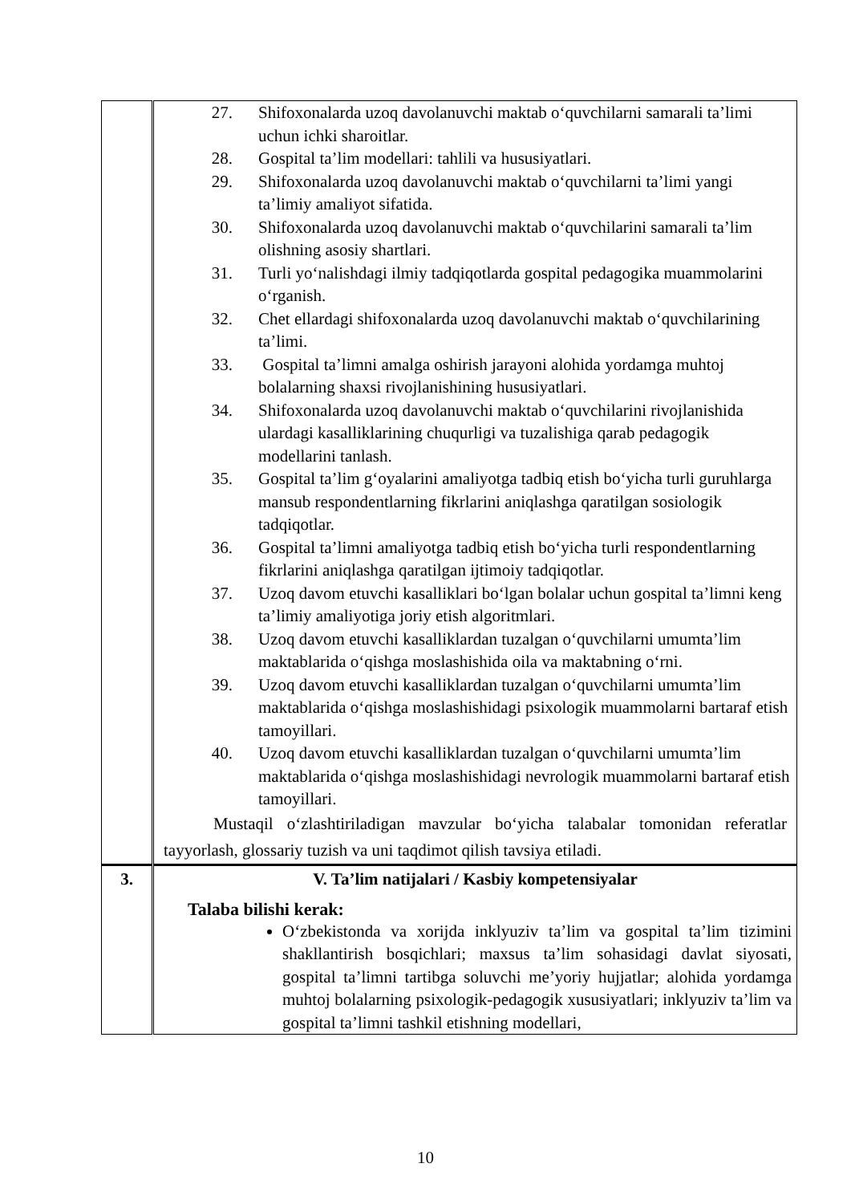| | 27. Shifoxonalarda uzoq davolanuvchi maktab o‘quvchilarni samarali ta’limi uchun ichki sharoitlar. 28. Gospital ta’lim modellari: tahlili va hususiyatlari. 29. Shifoxonalarda uzoq davolanuvchi maktab o‘quvchilarni ta’limi yangi ta’limiy amaliyot sifatida. 30. Shifoxonalarda uzoq davolanuvchi maktab o‘quvchilarini samarali ta’lim olishning asosiy shartlari. 31. Turli yo‘nalishdagi ilmiy tadqiqotlarda gospital pedagogika muammolarini o‘rganish. 32. Chet ellardagi shifoxonalarda uzoq davolanuvchi maktab o‘quvchilarining ta’limi. 33. Gospital ta’limni amalga oshirish jarayoni alohida yordamga muhtoj bolalarning shaxsi rivojlanishining hususiyatlari. 34. Shifoxonalarda uzoq davolanuvchi maktab o‘quvchilarini rivojlanishida ulardagi kasalliklarining chuqurligi va tuzalishiga qarab pedagogik modellarini tanlash. 35. Gospital ta’lim g‘oyalarini amaliyotga tadbiq etish bo‘yicha turli guruhlarga mansub respondentlarning fikrlarini aniqlashga qaratilgan sosiologik tadqiqotlar. 36. Gospital ta’limni amaliyotga tadbiq etish bo‘yicha turli respondentlarning fikrlarini aniqlashga qaratilgan ijtimoiy tadqiqotlar. 37. Uzoq davom etuvchi kasalliklari bo‘lgan bolalar uchun gospital ta’limni keng ta’limiy amaliyotiga joriy etish algoritmlari. 38. Uzoq davom etuvchi kasalliklardan tuzalgan o‘quvchilarni umumta’lim maktablarida o‘qishga moslashishida oila va maktabning o‘rni. 39. Uzoq davom etuvchi kasalliklardan tuzalgan o‘quvchilarni umumta’lim maktablarida o‘qishga moslashishidagi psixologik muammolarni bartaraf etish tamoyillari. 40. Uzoq davom etuvchi kasalliklardan tuzalgan o‘quvchilarni umumta’lim maktablarida o‘qishga moslashishidagi nevrologik muammolarni bartaraf etish tamoyillari. Mustaqil o‘zlashtiriladigan mavzular bo‘yicha talabalar tomonidan referatlar tayyorlash, glossariy tuzish va uni taqdimot qilish tavsiya etiladi. |
| 3. | V. Ta’lim natijalari / Kasbiy kompetensiyalar Talaba bilishi kerak: O‘zbekistonda va xorijda inklyuziv ta’lim va gospital ta’lim tizimini shakllantirish bosqichlari; maxsus ta’lim sohasidagi davlat siyosati, gospital ta’limni tartibga soluvchi me’yoriy hujjatlar; alohida yordamga muhtoj bolalarning psixologik-pedagogik xususiyatlari; inklyuziv ta’lim va gospital ta’limni tashkil etishning modellari, |
10